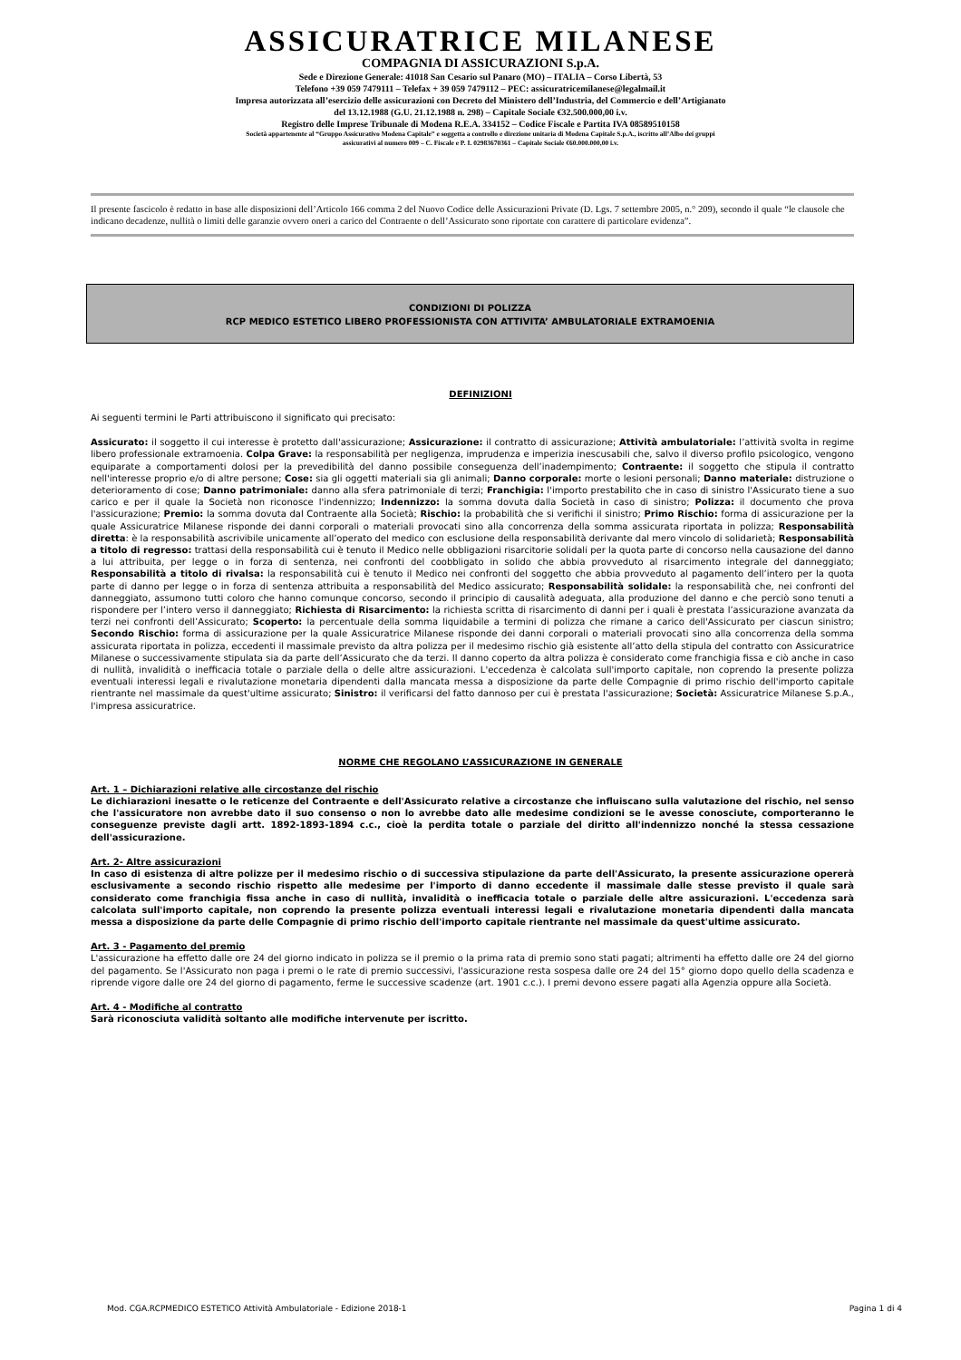ASSICURATRICE MILANESE
COMPAGNIA DI ASSICURAZIONI S.p.A.
Sede e Direzione Generale: 41018 San Cesario sul Panaro (MO) – ITALIA – Corso Libertà, 53
Telefono +39 059 7479111 – Telefax + 39 059 7479112 – PEC: assicuratricemilanese@legalmail.it
Impresa autorizzata all’esercizio delle assicurazioni con Decreto del Ministero dell’Industria, del Commercio e dell’Artigianato
del 13.12.1988 (G.U. 21.12.1988 n. 298) – Capitale Sociale €32.500.000,00 i.v.
Registro delle Imprese Tribunale di Modena R.E.A. 334152 – Codice Fiscale e Partita IVA 08589510158
Società appartenente al “Gruppo Assicurativo Modena Capitale” e soggetta a controllo e direzione unitaria di Modena Capitale S.p.A., iscritto all’Albo dei gruppi
assicurativi al numero 009 – C. Fiscale e P. I. 02983670361 – Capitale Sociale €60.000.000,00 i.v.
Il presente fascicolo è redatto in base alle disposizioni dell’Articolo 166 comma 2 del Nuovo Codice delle Assicurazioni Private (D. Lgs. 7 settembre 2005, n.° 209), secondo il quale “le clausole che indicano decadenze, nullità o limiti delle garanzie ovvero oneri a carico del Contraente o dell’Assicurato sono riportate con carattere di particolare evidenza”.
CONDIZIONI DI POLIZZA
RCP MEDICO ESTETICO LIBERO PROFESSIONISTA CON ATTIVITA’ AMBULATORIALE EXTRAMOENIA
DEFINIZIONI
Ai seguenti termini le Parti attribuiscono il significato qui precisato:
Assicurato: il soggetto il cui interesse è protetto dall'assicurazione; Assicurazione: il contratto di assicurazione; Attività ambulatoriale: l’attività svolta in regime libero professionale extramoenia. Colpa Grave: la responsabilità per negligenza, imprudenza e imperizia inescusabili che, salvo il diverso profilo psicologico, vengono equiparate a comportamenti dolosi per la prevedibilità del danno possibile conseguenza dell’inadempimento; Contraente: il soggetto che stipula il contratto nell'interesse proprio e/o di altre persone; Cose: sia gli oggetti materiali sia gli animali; Danno corporale: morte o lesioni personali; Danno materiale: distruzione o deterioramento di cose; Danno patrimoniale: danno alla sfera patrimoniale di terzi; Franchigia: l'importo prestabilito che in caso di sinistro l'Assicurato tiene a suo carico e per il quale la Società non riconosce l'indennizzo; Indennizzo: la somma dovuta dalla Società in caso di sinistro; Polizza: il documento che prova l'assicurazione; Premio: la somma dovuta dal Contraente alla Società; Rischio: la probabilità che si verifichi il sinistro; Primo Rischio: forma di assicurazione per la quale Assicuratrice Milanese risponde dei danni corporali o materiali provocati sino alla concorrenza della somma assicurata riportata in polizza; Responsabilità diretta: è la responsabilità ascrivibile unicamente all’operato del medico con esclusione della responsabilità derivante dal mero vincolo di solidarietà; Responsabilità a titolo di regresso: trattasi della responsabilità cui è tenuto il Medico nelle obbligazioni risarcitorie solidali per la quota parte di concorso nella causazione del danno a lui attribuita, per legge o in forza di sentenza, nei confronti del coobbligato in solido che abbia provveduto al risarcimento integrale del danneggiato; Responsabilità a titolo di rivalsa: la responsabilità cui è tenuto il Medico nei confronti del soggetto che abbia provveduto al pagamento dell’intero per la quota parte di danno per legge o in forza di sentenza attribuita a responsabilità del Medico assicurato; Responsabilità solidale: la responsabilità che, nei confronti del danneggiato, assumono tutti coloro che hanno comunque concorso, secondo il principio di causalità adeguata, alla produzione del danno e che perciò sono tenuti a rispondere per l’intero verso il danneggiato; Richiesta di Risarcimento: la richiesta scritta di risarcimento di danni per i quali è prestata l’assicurazione avanzata da terzi nei confronti dell’Assicurato; Scoperto: la percentuale della somma liquidabile a termini di polizza che rimane a carico dell'Assicurato per ciascun sinistro; Secondo Rischio: forma di assicurazione per la quale Assicuratrice Milanese risponde dei danni corporali o materiali provocati sino alla concorrenza della somma assicurata riportata in polizza, eccedenti il massimale previsto da altra polizza per il medesimo rischio già esistente all’atto della stipula del contratto con Assicuratrice Milanese o successivamente stipulata sia da parte dell’Assicurato che da terzi. Il danno coperto da altra polizza è considerato come franchigia fissa e ciò anche in caso di nullità, invalidità o inefficacia totale o parziale della o delle altre assicurazioni. L'eccedenza è calcolata sull'importo capitale, non coprendo la presente polizza eventuali interessi legali e rivalutazione monetaria dipendenti dalla mancata messa a disposizione da parte delle Compagnie di primo rischio dell'importo capitale rientrante nel massimale da quest'ultime assicurato; Sinistro: il verificarsi del fatto dannoso per cui è prestata l'assicurazione; Società: Assicuratrice Milanese S.p.A., l'impresa assicuratrice.
NORME CHE REGOLANO L’ASSICURAZIONE IN GENERALE
Art. 1 – Dichiarazioni relative alle circostanze del rischio
Le dichiarazioni inesatte o le reticenze del Contraente e dell'Assicurato relative a circostanze che influiscano sulla valutazione del rischio, nel senso che l'assicuratore non avrebbe dato il suo consenso o non lo avrebbe dato alle medesime condizioni se le avesse conosciute, comporteranno le conseguenze previste dagli artt. 1892-1893-1894 c.c., cioè la perdita totale o parziale del diritto all'indennizzo nonché la stessa cessazione dell'assicurazione.
Art. 2- Altre assicurazioni
In caso di esistenza di altre polizze per il medesimo rischio o di successiva stipulazione da parte dell'Assicurato, la presente assicurazione opererà esclusivamente a secondo rischio rispetto alle medesime per l'importo di danno eccedente il massimale dalle stesse previsto il quale sarà considerato come franchigia fissa anche in caso di nullità, invalidità o inefficacia totale o parziale delle altre assicurazioni. L'eccedenza sarà calcolata sull'importo capitale, non coprendo la presente polizza eventuali interessi legali e rivalutazione monetaria dipendenti dalla mancata messa a disposizione da parte delle Compagnie di primo rischio dell'importo capitale rientrante nel massimale da quest'ultime assicurato.
Art. 3 - Pagamento del premio
L'assicurazione ha effetto dalle ore 24 del giorno indicato in polizza se il premio o la prima rata di premio sono stati pagati; altrimenti ha effetto dalle ore 24 del giorno del pagamento. Se l'Assicurato non paga i premi o le rate di premio successivi, l'assicurazione resta sospesa dalle ore 24 del 15° giorno dopo quello della scadenza e riprende vigore dalle ore 24 del giorno di pagamento, ferme le successive scadenze (art. 1901 c.c.). I premi devono essere pagati alla Agenzia oppure alla Società.
Art. 4 - Modifiche al contratto
Sarà riconosciuta validità soltanto alle modifiche intervenute per iscritto.
Mod. CGA.RCPMEDICO ESTETICO Attività Ambulatoriale - Edizione 2018-1 Pagina 1 di 4